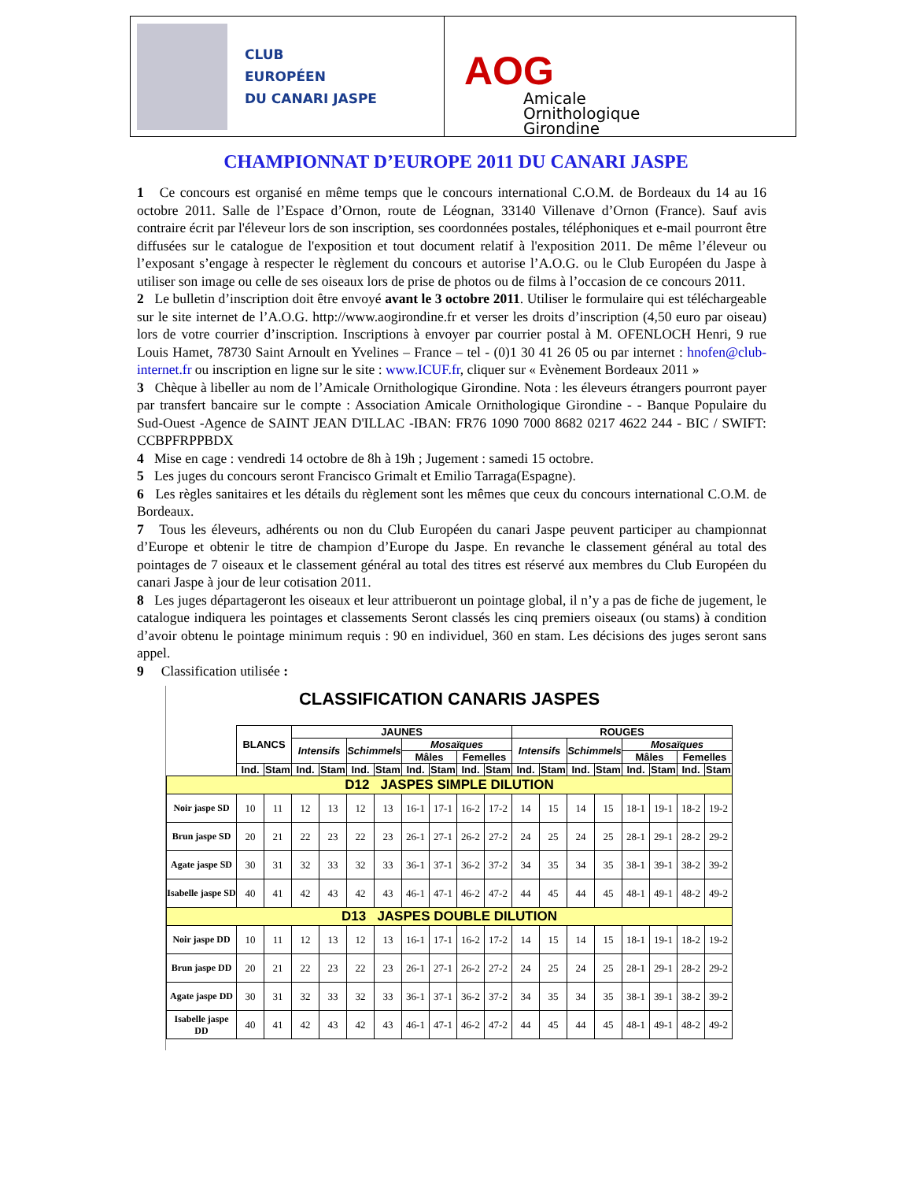CLUB
EUROPÉEN
DU CANARI JASPE
AOG
Amicale
Ornithologique
Girondine
CHAMPIONNAT D’EUROPE 2011 DU CANARI JASPE
1 Ce concours est organisé en même temps que le concours international C.O.M. de Bordeaux du 14 au 16 octobre 2011. Salle de l’Espace d’Ornon, route de Léognan, 33140 Villenave d’Ornon (France). Sauf avis contraire écrit par l'éleveur lors de son inscription, ses coordonnées postales, téléphoniques et e-mail pourront être diffusées sur le catalogue de l'exposition et tout document relatif à l'exposition 2011. De même l’éleveur ou l’exposant s’engage à respecter le règlement du concours et autorise l’A.O.G. ou le Club Européen du Jaspe à utiliser son image ou celle de ses oiseaux lors de prise de photos ou de films à l’occasion de ce concours 2011.
2 Le bulletin d’inscription doit être envoyé avant le 3 octobre 2011. Utiliser le formulaire qui est téléchargeable sur le site internet de l’A.O.G. http://www.aogirondine.fr et verser les droits d’inscription (4,50 euro par oiseau) lors de votre courrier d’inscription. Inscriptions à envoyer par courrier postal à M. OFENLOCH Henri, 9 rue Louis Hamet, 78730 Saint Arnoult en Yvelines – France – tel - (0)1 30 41 26 05 ou par internet : hnofen@club-internet.fr ou inscription en ligne sur le site : www.ICUF.fr, cliquer sur « Evènement Bordeaux 2011 »
3 Chèque à libeller au nom de l’Amicale Ornithologique Girondine. Nota : les éleveurs étrangers pourront payer par transfert bancaire sur le compte : Association Amicale Ornithologique Girondine - - Banque Populaire du Sud-Ouest -Agence de SAINT JEAN D'ILLAC -IBAN: FR76 1090 7000 8682 0217 4622 244 - BIC / SWIFT: CCBPFRPPBDX
4 Mise en cage : vendredi 14 octobre de 8h à 19h ; Jugement : samedi 15 octobre.
5 Les juges du concours seront Francisco Grimalt et Emilio Tarraga(Espagne).
6 Les règles sanitaires et les détails du règlement sont les mêmes que ceux du concours international C.O.M. de Bordeaux.
7 Tous les éleveurs, adhérents ou non du Club Européen du canari Jaspe peuvent participer au championnat d’Europe et obtenir le titre de champion d’Europe du Jaspe. En revanche le classement général au total des pointages de 7 oiseaux et le classement général au total des titres est réservé aux membres du Club Européen du canari Jaspe à jour de leur cotisation 2011.
8 Les juges départageront les oiseaux et leur attribueront un pointage global, il n’y a pas de fiche de jugement, le catalogue indiquera les pointages et classements Seront classés les cinq premiers oiseaux (ou stams) à condition d’avoir obtenu le pointage minimum requis : 90 en individuel, 360 en stam. Les décisions des juges seront sans appel.
9 Classification utilisée :
CLASSIFICATION CANARIS JASPES
| | BLANCS | | JAUNES | | | | | | | | ROUGES | | | | | | | |
| --- | --- | --- | --- | --- | --- | --- | --- | --- | --- | --- | --- | --- | --- | --- | --- | --- | --- | --- |
| | | | Intensifs | | Schimmels | | Mosaïques | | | | Intensifs | | Schimmels | | Mosaïques | | | |
| | | | | | | | Mâles | | Femelles | | | | | | Mâles | | Femelles | |
| | Ind. | Stam | Ind. | Stam | Ind. | Stam | Ind. | Stam | Ind. | Stam | Ind. | Stam | Ind. | Stam | Ind. | Stam | Ind. | Stam |
| D12 JASPES SIMPLE DILUTION | | | | | | | | | | | | | | | | | | |
| Noir jaspe SD | 10 | 11 | 12 | 13 | 12 | 13 | 16-1 | 17-1 | 16-2 | 17-2 | 14 | 15 | 14 | 15 | 18-1 | 19-1 | 18-2 | 19-2 |
| Brun jaspe SD | 20 | 21 | 22 | 23 | 22 | 23 | 26-1 | 27-1 | 26-2 | 27-2 | 24 | 25 | 24 | 25 | 28-1 | 29-1 | 28-2 | 29-2 |
| Agate jaspe SD | 30 | 31 | 32 | 33 | 32 | 33 | 36-1 | 37-1 | 36-2 | 37-2 | 34 | 35 | 34 | 35 | 38-1 | 39-1 | 38-2 | 39-2 |
| Isabelle jaspe SD | 40 | 41 | 42 | 43 | 42 | 43 | 46-1 | 47-1 | 46-2 | 47-2 | 44 | 45 | 44 | 45 | 48-1 | 49-1 | 48-2 | 49-2 |
| D13 JASPES DOUBLE DILUTION | | | | | | | | | | | | | | | | | | |
| Noir jaspe DD | 10 | 11 | 12 | 13 | 12 | 13 | 16-1 | 17-1 | 16-2 | 17-2 | 14 | 15 | 14 | 15 | 18-1 | 19-1 | 18-2 | 19-2 |
| Brun jaspe DD | 20 | 21 | 22 | 23 | 22 | 23 | 26-1 | 27-1 | 26-2 | 27-2 | 24 | 25 | 24 | 25 | 28-1 | 29-1 | 28-2 | 29-2 |
| Agate jaspe DD | 30 | 31 | 32 | 33 | 32 | 33 | 36-1 | 37-1 | 36-2 | 37-2 | 34 | 35 | 34 | 35 | 38-1 | 39-1 | 38-2 | 39-2 |
| Isabelle jaspe DD | 40 | 41 | 42 | 43 | 42 | 43 | 46-1 | 47-1 | 46-2 | 47-2 | 44 | 45 | 44 | 45 | 48-1 | 49-1 | 48-2 | 49-2 |